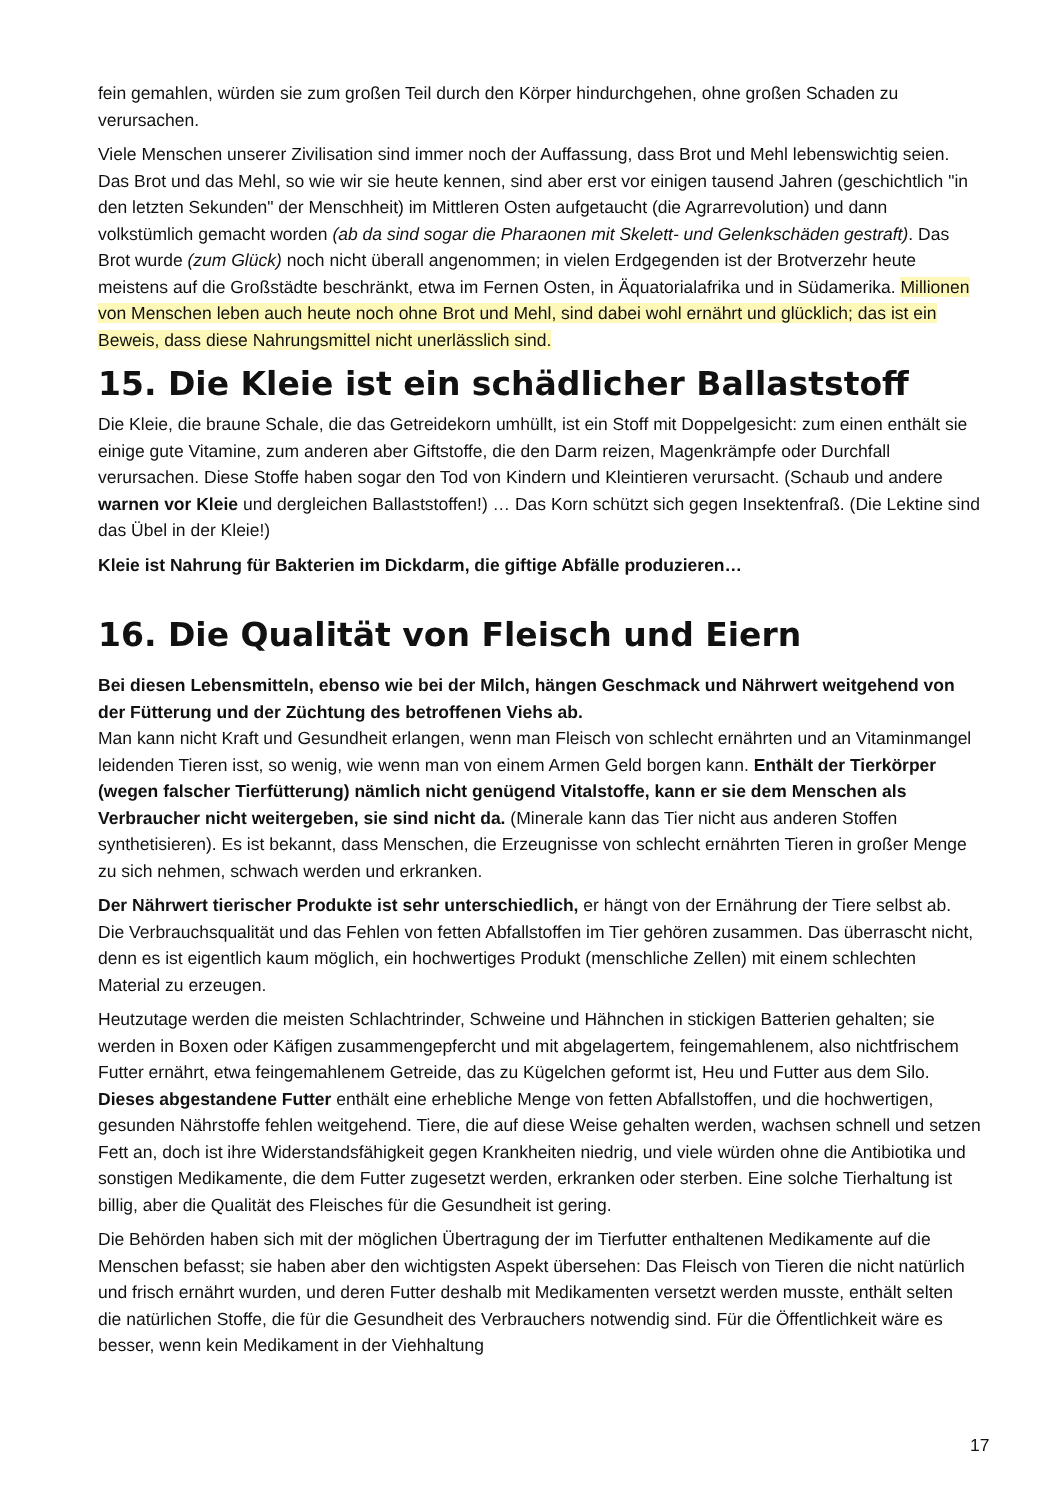fein gemahlen, würden sie zum großen Teil durch den Körper hindurchgehen, ohne großen Schaden zu verursachen.
Viele Menschen unserer Zivilisation sind immer noch der Auffassung, dass Brot und Mehl lebenswichtig seien. Das Brot und das Mehl, so wie wir sie heute kennen, sind aber erst vor einigen tausend Jahren (geschichtlich "in den letzten Sekunden" der Menschheit) im Mittleren Osten aufgetaucht (die Agrarrevolution) und dann volkstümlich gemacht worden (ab da sind sogar die Pharaonen mit Skelett- und Gelenkschäden gestraft). Das Brot wurde (zum Glück) noch nicht überall angenommen; in vielen Erdgegenden ist der Brotverzehr heute meistens auf die Großstädte beschränkt, etwa im Fernen Osten, in Äquatorialafrika und in Südamerika. Millionen von Menschen leben auch heute noch ohne Brot und Mehl, sind dabei wohl ernährt und glücklich; das ist ein Beweis, dass diese Nahrungsmittel nicht unerlässlich sind.
15. Die Kleie ist ein schädlicher Ballaststoff
Die Kleie, die braune Schale, die das Getreidekorn umhüllt, ist ein Stoff mit Doppelgesicht: zum einen enthält sie einige gute Vitamine, zum anderen aber Giftstoffe, die den Darm reizen, Magenkrämpfe oder Durchfall verursachen. Diese Stoffe haben sogar den Tod von Kindern und Kleintieren verursacht. (Schaub und andere warnen vor Kleie und dergleichen Ballaststoffen!) … Das Korn schützt sich gegen Insektenfraß. (Die Lektine sind das Übel in der Kleie!)
Kleie ist Nahrung für Bakterien im Dickdarm, die giftige Abfälle produzieren…
16. Die Qualität von Fleisch und Eiern
Bei diesen Lebensmitteln, ebenso wie bei der Milch, hängen Geschmack und Nährwert weitgehend von der Fütterung und der Züchtung des betroffenen Viehs ab.
Man kann nicht Kraft und Gesundheit erlangen, wenn man Fleisch von schlecht ernährten und an Vitaminmangel leidenden Tieren isst, so wenig, wie wenn man von einem Armen Geld borgen kann. Enthält der Tierkörper (wegen falscher Tierfütterung) nämlich nicht genügend Vitalstoffe, kann er sie dem Menschen als Verbraucher nicht weitergeben, sie sind nicht da. (Minerale kann das Tier nicht aus anderen Stoffen synthetisieren). Es ist bekannt, dass Menschen, die Erzeugnisse von schlecht ernährten Tieren in großer Menge zu sich nehmen, schwach werden und erkranken.
Der Nährwert tierischer Produkte ist sehr unterschiedlich, er hängt von der Ernährung der Tiere selbst ab. Die Verbrauchsqualität und das Fehlen von fetten Abfallstoffen im Tier gehören zusammen. Das überrascht nicht, denn es ist eigentlich kaum möglich, ein hochwertiges Produkt (menschliche Zellen) mit einem schlechten Material zu erzeugen.
Heutzutage werden die meisten Schlachtrinder, Schweine und Hähnchen in stickigen Batterien gehalten; sie werden in Boxen oder Käfigen zusammengepfercht und mit abgelagertem, feingemahlenem, also nichtfrischem Futter ernährt, etwa feingemahlenem Getreide, das zu Kügelchen geformt ist, Heu und Futter aus dem Silo. Dieses abgestandene Futter enthält eine erhebliche Menge von fetten Abfallstoffen, und die hochwertigen, gesunden Nährstoffe fehlen weitgehend. Tiere, die auf diese Weise gehalten werden, wachsen schnell und setzen Fett an, doch ist ihre Widerstandsfähigkeit gegen Krankheiten niedrig, und viele würden ohne die Antibiotika und sonstigen Medikamente, die dem Futter zugesetzt werden, erkranken oder sterben. Eine solche Tierhaltung ist billig, aber die Qualität des Fleisches für die Gesundheit ist gering.
Die Behörden haben sich mit der möglichen Übertragung der im Tierfutter enthaltenen Medikamente auf die Menschen befasst; sie haben aber den wichtigsten Aspekt übersehen: Das Fleisch von Tieren die nicht natürlich und frisch ernährt wurden, und deren Futter deshalb mit Medikamenten versetzt werden musste, enthält selten die natürlichen Stoffe, die für die Gesundheit des Verbrauchers notwendig sind. Für die Öffentlichkeit wäre es besser, wenn kein Medikament in der Viehhaltung
17